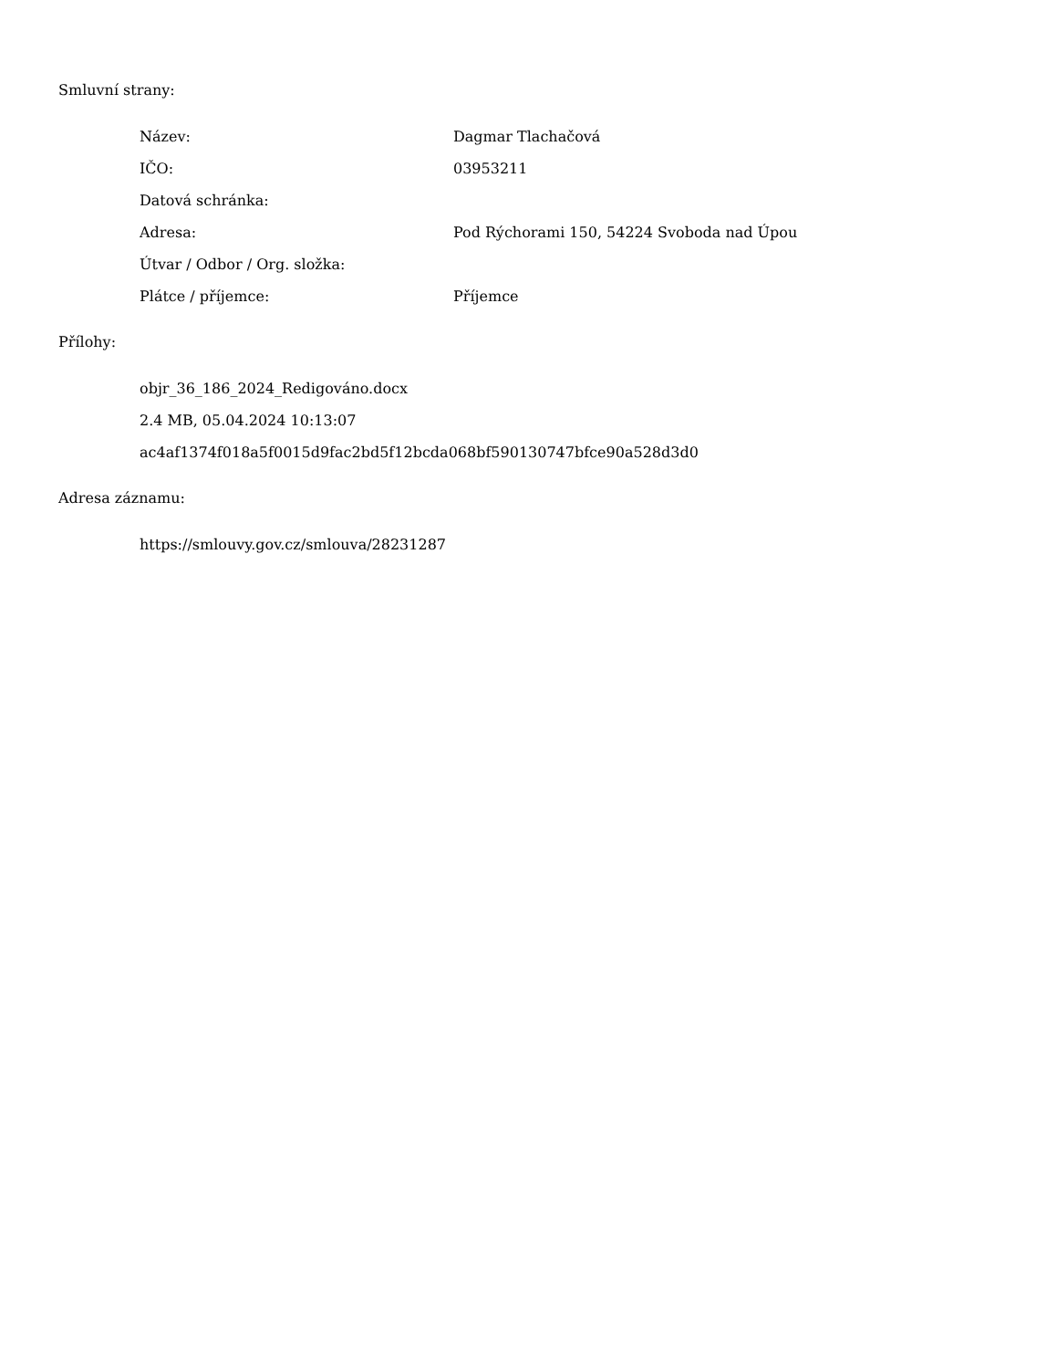Smluvní strany:
| Název: | Dagmar Tlachačová |
| IČO: | 03953211 |
| Datová schránka: | |
| Adresa: | Pod Rýchorami 150, 54224 Svoboda nad Úpou |
| Útvar / Odbor / Org. složka: | |
| Plátce / příjemce: | Příjemce |
Přílohy:
objr_36_186_2024_Redigováno.docx
2.4 MB, 05.04.2024 10:13:07
ac4af1374f018a5f0015d9fac2bd5f12bcda068bf590130747bfce90a528d3d0
Adresa záznamu:
https://smlouvy.gov.cz/smlouva/28231287